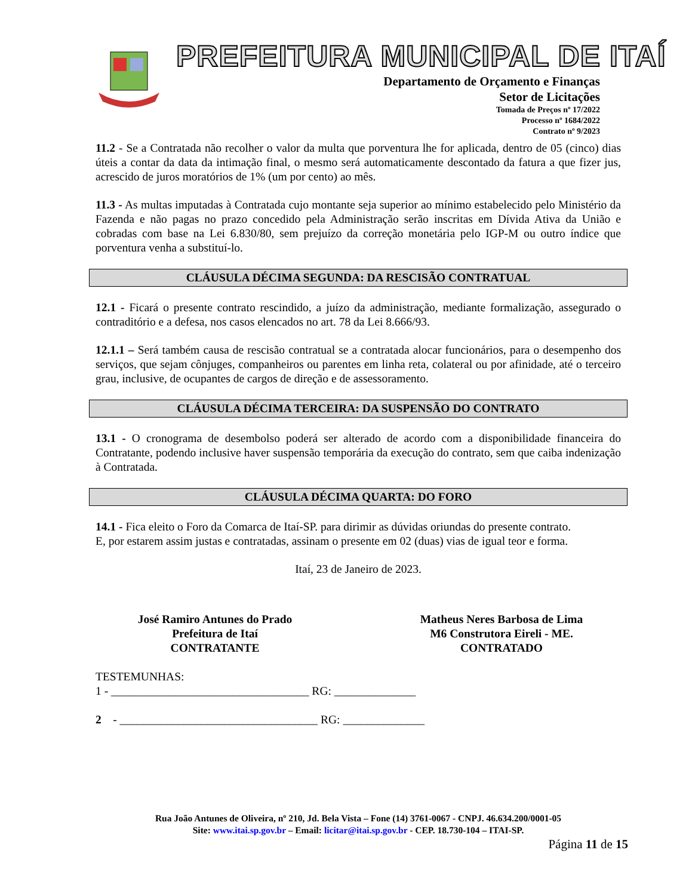PREFEITURA MUNICIPAL DE ITAÍ
Departamento de Orçamento e Finanças
Setor de Licitações
Tomada de Preços nº 17/2022
Processo nº 1684/2022
Contrato nº 9/2023
11.2 - Se a Contratada não recolher o valor da multa que porventura lhe for aplicada, dentro de 05 (cinco) dias úteis a contar da data da intimação final, o mesmo será automaticamente descontado da fatura a que fizer jus, acrescido de juros moratórios de 1% (um por cento) ao mês.
11.3 - As multas imputadas à Contratada cujo montante seja superior ao mínimo estabelecido pelo Ministério da Fazenda e não pagas no prazo concedido pela Administração serão inscritas em Dívida Ativa da União e cobradas com base na Lei 6.830/80, sem prejuízo da correção monetária pelo IGP-M ou outro índice que porventura venha a substituí-lo.
CLÁUSULA DÉCIMA SEGUNDA: DA RESCISÃO CONTRATUAL
12.1 - Ficará o presente contrato rescindido, a juízo da administração, mediante formalização, assegurado o contraditório e a defesa, nos casos elencados no art. 78 da Lei 8.666/93.
12.1.1 – Será também causa de rescisão contratual se a contratada alocar funcionários, para o desempenho dos serviços, que sejam cônjuges, companheiros ou parentes em linha reta, colateral ou por afinidade, até o terceiro grau, inclusive, de ocupantes de cargos de direção e de assessoramento.
CLÁUSULA DÉCIMA TERCEIRA: DA SUSPENSÃO DO CONTRATO
13.1 - O cronograma de desembolso poderá ser alterado de acordo com a disponibilidade financeira do Contratante, podendo inclusive haver suspensão temporária da execução do contrato, sem que caiba indenização à Contratada.
CLÁUSULA DÉCIMA QUARTA: DO FORO
14.1 - Fica eleito o Foro da Comarca de Itaí-SP. para dirimir as dúvidas oriundas do presente contrato.
E, por estarem assim justas e contratadas, assinam o presente em 02 (duas) vias de igual teor e forma.
Itaí, 23 de Janeiro de 2023.
José Ramiro Antunes do Prado
Prefeitura de Itaí
CONTRATANTE
Matheus Neres Barbosa de Lima
M6 Construtora Eireli - ME.
CONTRATADO
TESTEMUNHAS:
1 - __________________________________ RG: ______________
2 - __________________________________ RG: ______________
Rua João Antunes de Oliveira, nº 210, Jd. Bela Vista – Fone (14) 3761-0067 - CNPJ. 46.634.200/0001-05
Site: www.itai.sp.gov.br – Email: licitar@itai.sp.gov.br - CEP. 18.730-104 – ITAI-SP.
Página 11 de 15